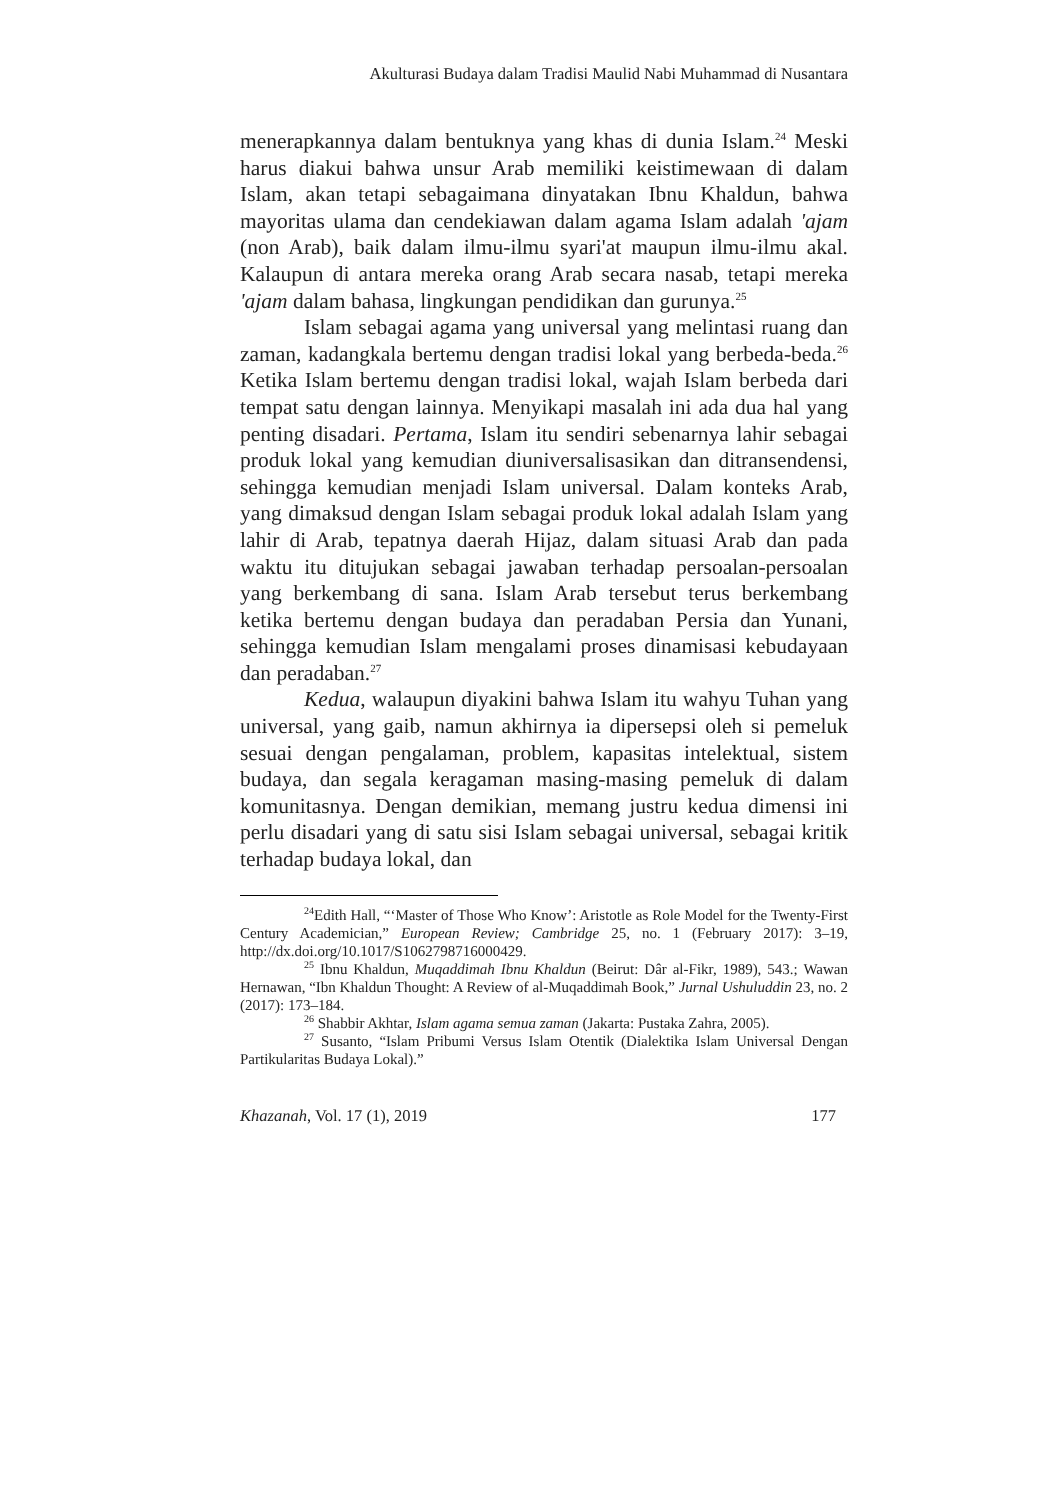Akulturasi Budaya dalam Tradisi Maulid Nabi Muhammad di Nusantara
menerapkannya dalam bentuknya yang khas di dunia Islam.<sup>24</sup> Meski harus diakui bahwa unsur Arab memiliki keistimewaan di dalam Islam, akan tetapi sebagaimana dinyatakan Ibnu Khaldun, bahwa mayoritas ulama dan cendekiawan dalam agama Islam adalah 'ajam (non Arab), baik dalam ilmu-ilmu syari'at maupun ilmu-ilmu akal. Kalaupun di antara mereka orang Arab secara nasab, tetapi mereka 'ajam dalam bahasa, lingkungan pendidikan dan gurunya.<sup>25</sup>
Islam sebagai agama yang universal yang melintasi ruang dan zaman, kadangkala bertemu dengan tradisi lokal yang berbeda-beda.<sup>26</sup> Ketika Islam bertemu dengan tradisi lokal, wajah Islam berbeda dari tempat satu dengan lainnya. Menyikapi masalah ini ada dua hal yang penting disadari. Pertama, Islam itu sendiri sebenarnya lahir sebagai produk lokal yang kemudian diuniversalisasikan dan ditransendensi, sehingga kemudian menjadi Islam universal. Dalam konteks Arab, yang dimaksud dengan Islam sebagai produk lokal adalah Islam yang lahir di Arab, tepatnya daerah Hijaz, dalam situasi Arab dan pada waktu itu ditujukan sebagai jawaban terhadap persoalan-persoalan yang berkembang di sana. Islam Arab tersebut terus berkembang ketika bertemu dengan budaya dan peradaban Persia dan Yunani, sehingga kemudian Islam mengalami proses dinamisasi kebudayaan dan peradaban.<sup>27</sup>
Kedua, walaupun diyakini bahwa Islam itu wahyu Tuhan yang universal, yang gaib, namun akhirnya ia dipersepsi oleh si pemeluk sesuai dengan pengalaman, problem, kapasitas intelektual, sistem budaya, dan segala keragaman masing-masing pemeluk di dalam komunitasnya. Dengan demikian, memang justru kedua dimensi ini perlu disadari yang di satu sisi Islam sebagai universal, sebagai kritik terhadap budaya lokal, dan
<sup>24</sup> Edith Hall, “‘Master of Those Who Know’: Aristotle as Role Model for the Twenty-First Century Academician,” European Review; Cambridge 25, no. 1 (February 2017): 3–19, http://dx.doi.org/10.1017/S1062798716000429.
<sup>25</sup> Ibnu Khaldun, Muqaddimah Ibnu Khaldun (Beirut: Dâr al-Fikr, 1989), 543.; Wawan Hernawan, “Ibn Khaldun Thought: A Review of al-Muqaddimah Book,” Jurnal Ushuluddin 23, no. 2 (2017): 173–184.
<sup>26</sup> Shabbir Akhtar, Islam agama semua zaman (Jakarta: Pustaka Zahra, 2005).
<sup>27</sup> Susanto, “Islam Pribumi Versus Islam Otentik (Dialektika Islam Universal Dengan Partikularitas Budaya Lokal).”
Khazanah, Vol. 17 (1), 2019 177